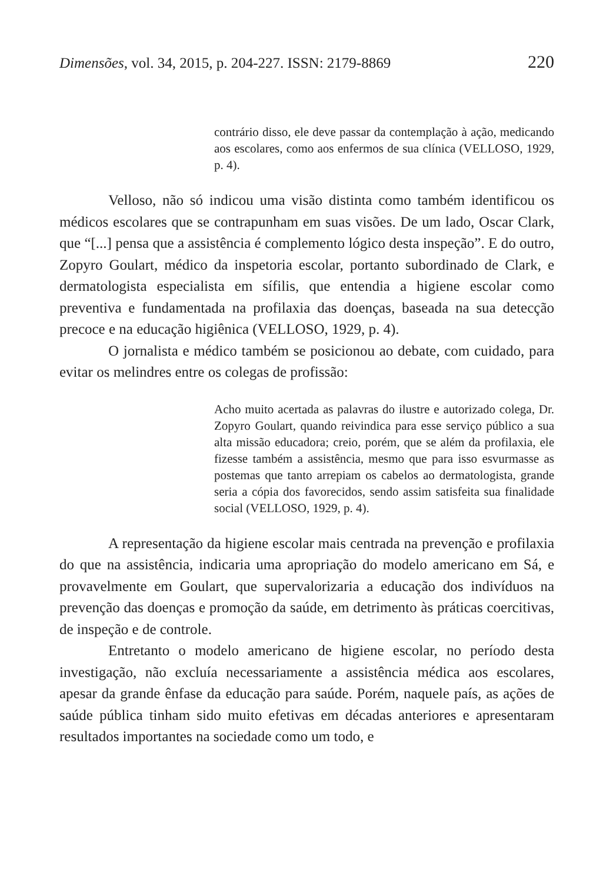Dimensões, vol. 34, 2015, p. 204-227. ISSN: 2179-8869 220
contrário disso, ele deve passar da contemplação à ação, medicando aos escolares, como aos enfermos de sua clínica (VELLOSO, 1929, p. 4).
Velloso, não só indicou uma visão distinta como também identificou os médicos escolares que se contrapunham em suas visões. De um lado, Oscar Clark, que “[...] pensa que a assistência é complemento lógico desta inspeção”. E do outro, Zopyro Goulart, médico da inspetoria escolar, portanto subordinado de Clark, e dermatologista especialista em sífilis, que entendia a higiene escolar como preventiva e fundamentada na profilaxia das doenças, baseada na sua detecção precoce e na educação higiênica (VELLOSO, 1929, p. 4).
O jornalista e médico também se posicionou ao debate, com cuidado, para evitar os melindres entre os colegas de profissão:
Acho muito acertada as palavras do ilustre e autorizado colega, Dr. Zopyro Goulart, quando reivindica para esse serviço público a sua alta missão educadora; creio, porém, que se além da profilaxia, ele fizesse também a assistência, mesmo que para isso esvurmasse as postemas que tanto arrepiam os cabelos ao dermatologista, grande seria a cópia dos favorecidos, sendo assim satisfeita sua finalidade social (VELLOSO, 1929, p. 4).
A representação da higiene escolar mais centrada na prevenção e profilaxia do que na assistência, indicaria uma apropriação do modelo americano em Sá, e provavelmente em Goulart, que supervalorizaria a educação dos indivíduos na prevenção das doenças e promoção da saúde, em detrimento às práticas coercitivas, de inspeção e de controle.
Entretanto o modelo americano de higiene escolar, no período desta investigação, não excluía necessariamente a assistência médica aos escolares, apesar da grande ênfase da educação para saúde. Porém, naquele país, as ações de saúde pública tinham sido muito efetivas em décadas anteriores e apresentaram resultados importantes na sociedade como um todo, e